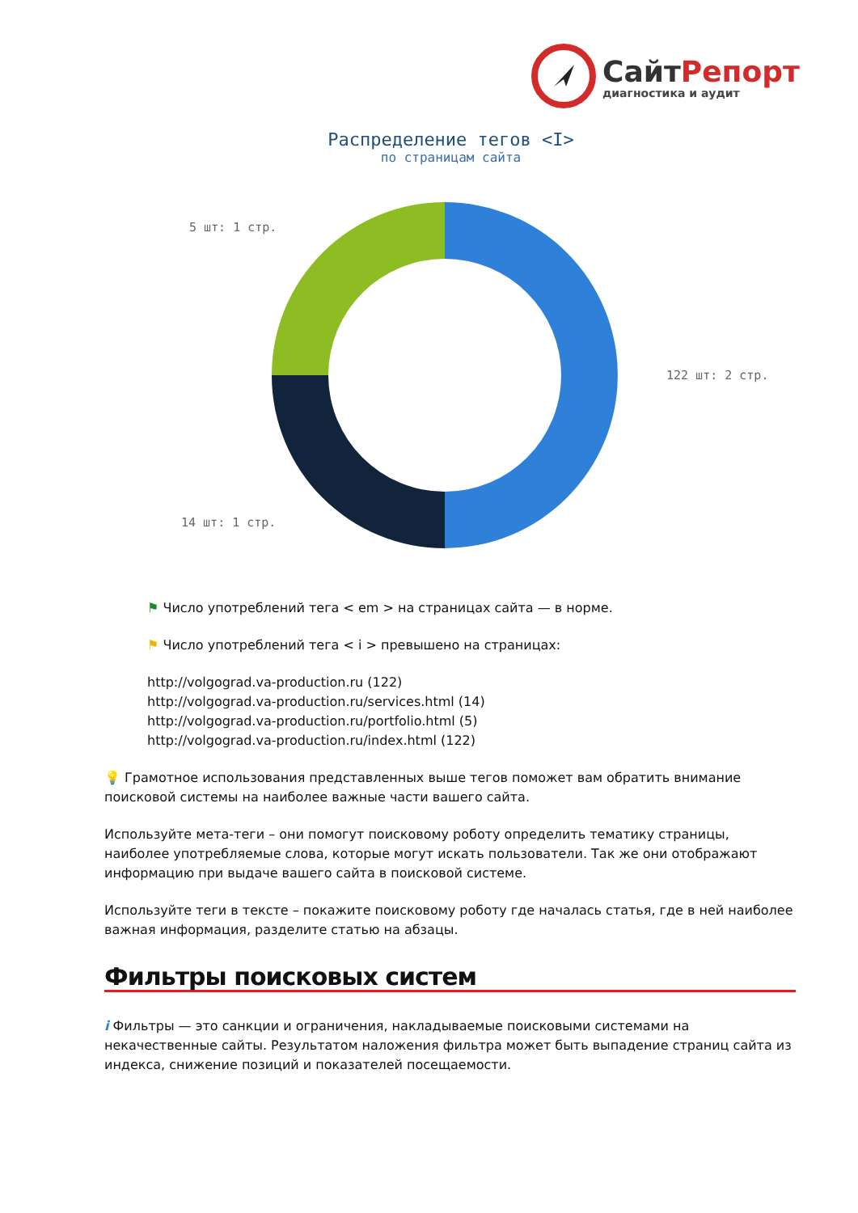СайтРепорт
диагностика и аудит
Распределение тегов <I>
по страницам сайта
5 шт: 1 стр.
122 шт: 2 стр.
14 шт: 1 стр.
⚑ Число употреблений тега < em > на страницах сайта — в норме.
⚑ Число употреблений тега < i > превышено на страницах:
http://volgograd.va-production.ru (122)
http://volgograd.va-production.ru/services.html (14)
http://volgograd.va-production.ru/portfolio.html (5)
http://volgograd.va-production.ru/index.html (122)
💡 Грамотное использования представленных выше тегов поможет вам обратить внимание поисковой системы на наиболее важные части вашего сайта.
Используйте мета-теги – они помогут поисковому роботу определить тематику страницы, наиболее употребляемые слова, которые могут искать пользователи. Так же они отображают информацию при выдаче вашего сайта в поисковой системе.
Используйте теги в тексте – покажите поисковому роботу где началась статья, где в ней наиболее важная информация, разделите статью на абзацы.
Фильтры поисковых систем
i Фильтры — это санкции и ограничения, накладываемые поисковыми системами на некачественные сайты. Результатом наложения фильтра может быть выпадение страниц сайта из индекса, снижение позиций и показателей посещаемости.